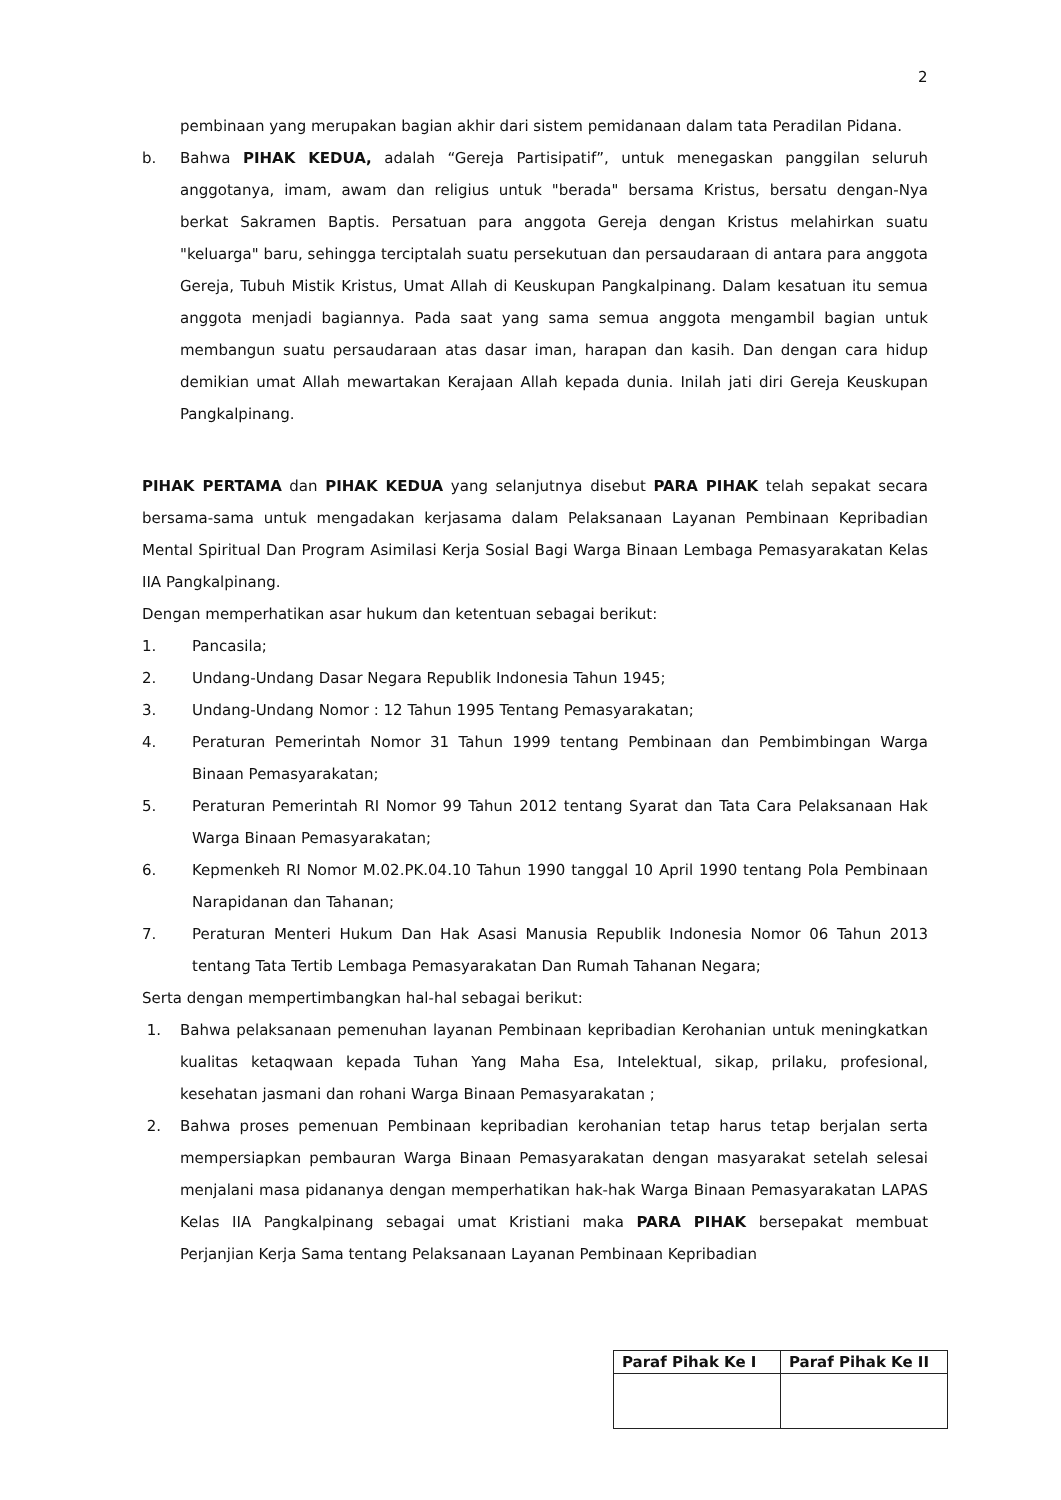2
pembinaan yang merupakan bagian akhir dari sistem pemidanaan dalam tata Peradilan Pidana.
b. Bahwa PIHAK KEDUA, adalah “Gereja Partisipatif”, untuk menegaskan panggilan seluruh anggotanya, imam, awam dan religius untuk "berada" bersama Kristus, bersatu dengan-Nya berkat Sakramen Baptis. Persatuan para anggota Gereja dengan Kristus melahirkan suatu "keluarga" baru, sehingga terciptalah suatu persekutuan dan persaudaraan di antara para anggota Gereja, Tubuh Mistik Kristus, Umat Allah di Keuskupan Pangkalpinang. Dalam kesatuan itu semua anggota menjadi bagiannya. Pada saat yang sama semua anggota mengambil bagian untuk membangun suatu persaudaraan atas dasar iman, harapan dan kasih. Dan dengan cara hidup demikian umat Allah mewartakan Kerajaan Allah kepada dunia. Inilah jati diri Gereja Keuskupan Pangkalpinang.
PIHAK PERTAMA dan PIHAK KEDUA yang selanjutnya disebut PARA PIHAK telah sepakat secara bersama-sama untuk mengadakan kerjasama dalam Pelaksanaan Layanan Pembinaan Kepribadian Mental Spiritual Dan Program Asimilasi Kerja Sosial Bagi Warga Binaan Lembaga Pemasyarakatan Kelas IIA Pangkalpinang.
Dengan memperhatikan asar hukum dan ketentuan sebagai berikut:
1. Pancasila;
2. Undang-Undang Dasar Negara Republik Indonesia Tahun 1945;
3. Undang-Undang Nomor : 12 Tahun 1995 Tentang Pemasyarakatan;
4. Peraturan Pemerintah Nomor 31 Tahun 1999 tentang Pembinaan dan Pembimbingan Warga Binaan Pemasyarakatan;
5. Peraturan Pemerintah RI Nomor 99 Tahun 2012 tentang Syarat dan Tata Cara Pelaksanaan Hak Warga Binaan Pemasyarakatan;
6. Kepmenkeh RI Nomor M.02.PK.04.10 Tahun 1990 tanggal 10 April 1990 tentang Pola Pembinaan Narapidanan dan Tahanan;
7. Peraturan Menteri Hukum Dan Hak Asasi Manusia Republik Indonesia Nomor 06 Tahun 2013 tentang Tata Tertib Lembaga Pemasyarakatan Dan Rumah Tahanan Negara;
Serta dengan mempertimbangkan hal-hal sebagai berikut:
1. Bahwa pelaksanaan pemenuhan layanan Pembinaan kepribadian Kerohanian untuk meningkatkan kualitas ketaqwaan kepada Tuhan Yang Maha Esa, Intelektual, sikap, prilaku, profesional, kesehatan jasmani dan rohani Warga Binaan Pemasyarakatan ;
2. Bahwa proses pemenuan Pembinaan kepribadian kerohanian tetap harus tetap berjalan serta mempersiapkan pembauran Warga Binaan Pemasyarakatan dengan masyarakat setelah selesai menjalani masa pidananya dengan memperhatikan hak-hak Warga Binaan Pemasyarakatan LAPAS Kelas IIA Pangkalpinang sebagai umat Kristiani maka PARA PIHAK bersepakat membuat Perjanjian Kerja Sama tentang Pelaksanaan Layanan Pembinaan Kepribadian
| Paraf Pihak Ke I | Paraf Pihak Ke II |